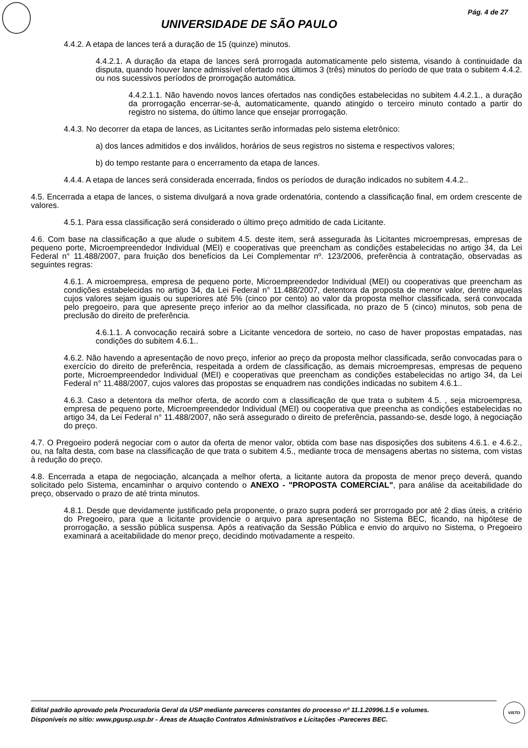Pág. 4 de 27
UNIVERSIDADE DE SÃO PAULO
4.4.2. A etapa de lances terá a duração de 15 (quinze) minutos.
4.4.2.1. A duração da etapa de lances será prorrogada automaticamente pelo sistema, visando à continuidade da disputa, quando houver lance admissível ofertado nos últimos 3 (três) minutos do período de que trata o subitem 4.4.2. ou nos sucessivos períodos de prorrogação automática.
4.4.2.1.1. Não havendo novos lances ofertados nas condições estabelecidas no subitem 4.4.2.1., a duração da prorrogação encerrar-se-á, automaticamente, quando atingido o terceiro minuto contado a partir do registro no sistema, do último lance que ensejar prorrogação.
4.4.3. No decorrer da etapa de lances, as Licitantes serão informadas pelo sistema eletrônico:
a) dos lances admitidos e dos inválidos, horários de seus registros no sistema e respectivos valores;
b) do tempo restante para o encerramento da etapa de lances.
4.4.4. A etapa de lances será considerada encerrada, findos os períodos de duração indicados no subitem 4.4.2..
4.5. Encerrada a etapa de lances, o sistema divulgará a nova grade ordenatória, contendo a classificação final, em ordem crescente de valores.
4.5.1. Para essa classificação será considerado o último preço admitido de cada Licitante.
4.6. Com base na classificação a que alude o subitem 4.5. deste item, será assegurada às Licitantes microempresas, empresas de pequeno porte, Microempreendedor Individual (MEI) e cooperativas que preencham as condições estabelecidas no artigo 34, da Lei Federal n° 11.488/2007, para fruição dos benefícios da Lei Complementar nº. 123/2006, preferência à contratação, observadas as seguintes regras:
4.6.1. A microempresa, empresa de pequeno porte, Microempreendedor Individual (MEI) ou cooperativas que preencham as condições estabelecidas no artigo 34, da Lei Federal n° 11.488/2007, detentora da proposta de menor valor, dentre aquelas cujos valores sejam iguais ou superiores até 5% (cinco por cento) ao valor da proposta melhor classificada, será convocada pelo pregoeiro, para que apresente preço inferior ao da melhor classificada, no prazo de 5 (cinco) minutos, sob pena de preclusão do direito de preferência.
4.6.1.1. A convocação recairá sobre a Licitante vencedora de sorteio, no caso de haver propostas empatadas, nas condições do subitem 4.6.1..
4.6.2. Não havendo a apresentação de novo preço, inferior ao preço da proposta melhor classificada, serão convocadas para o exercício do direito de preferência, respeitada a ordem de classificação, as demais microempresas, empresas de pequeno porte, Microempreendedor Individual (MEI) e cooperativas que preencham as condições estabelecidas no artigo 34, da Lei Federal n° 11.488/2007, cujos valores das propostas se enquadrem nas condições indicadas no subitem 4.6.1..
4.6.3. Caso a detentora da melhor oferta, de acordo com a classificação de que trata o subitem 4.5. , seja microempresa, empresa de pequeno porte, Microempreendedor Individual (MEI) ou cooperativa que preencha as condições estabelecidas no artigo 34, da Lei Federal n° 11.488/2007, não será assegurado o direito de preferência, passando-se, desde logo, à negociação do preço.
4.7. O Pregoeiro poderá negociar com o autor da oferta de menor valor, obtida com base nas disposições dos subitens 4.6.1. e 4.6.2., ou, na falta desta, com base na classificação de que trata o subitem 4.5., mediante troca de mensagens abertas no sistema, com vistas à redução do preço.
4.8. Encerrada a etapa de negociação, alcançada a melhor oferta, a licitante autora da proposta de menor preço deverá, quando solicitado pelo Sistema, encaminhar o arquivo contendo o ANEXO - "PROPOSTA COMERCIAL", para análise da aceitabilidade do preço, observado o prazo de até trinta minutos.
4.8.1. Desde que devidamente justificado pela proponente, o prazo supra poderá ser prorrogado por até 2 dias úteis, a critério do Pregoeiro, para que a licitante providencie o arquivo para apresentação no Sistema BEC, ficando, na hipótese de prorrogação, a sessão pública suspensa. Após a reativação da Sessão Pública e envio do arquivo no Sistema, o Pregoeiro examinará a aceitabilidade do menor preço, decidindo motivadamente a respeito.
Edital padrão aprovado pela Procuradoria Geral da USP mediante pareceres constantes do processo nº 11.1.20996.1.5 e volumes.
Disponíveis no sítio: www.pgusp.usp.br - Áreas de Atuação Contratos Administrativos e Licitações -Pareceres BEC.
VISTO